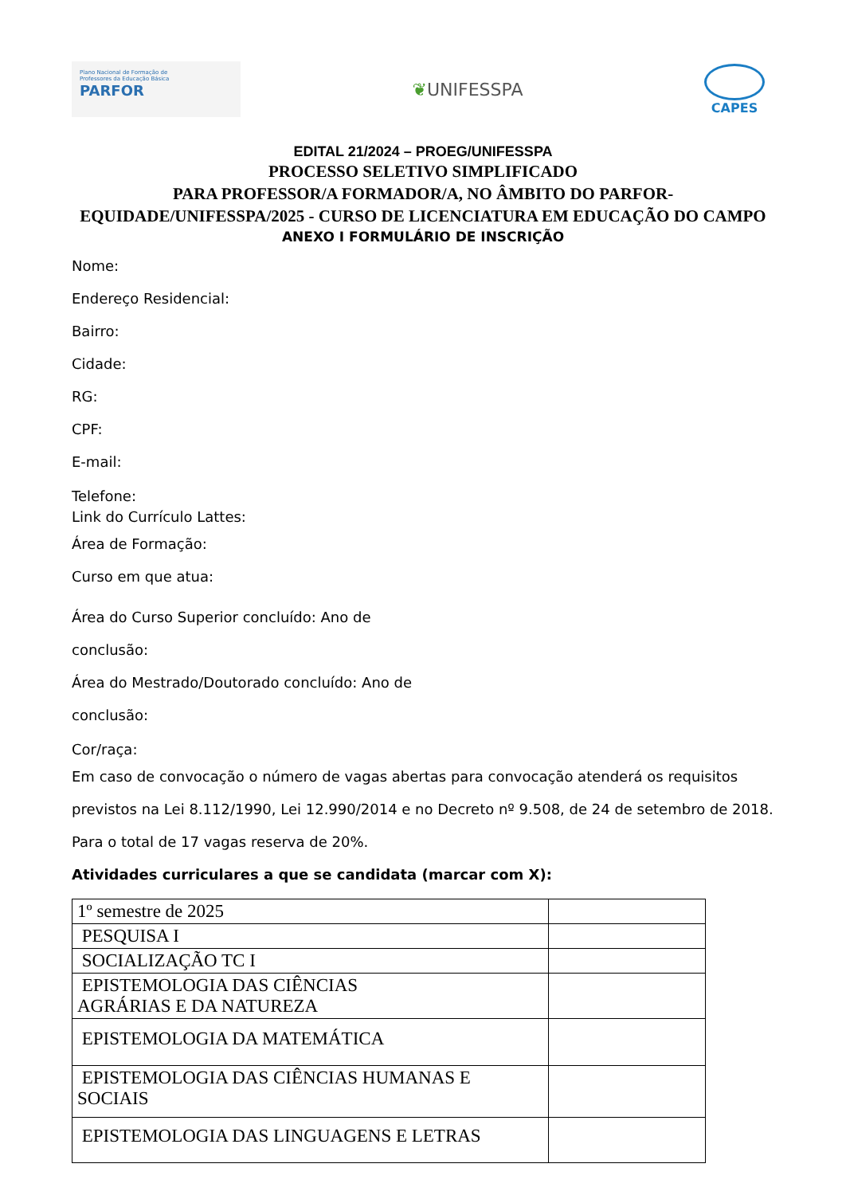Plano Nacional de Formação de
Professores da Educação Básica
PARFOR
❦ UNIFESSPA
CAPES
EDITAL 21/2024 – PROEG/UNIFESSPA
PROCESSO SELETIVO SIMPLIFICADO
PARA PROFESSOR/A FORMADOR/A, NO ÂMBITO DO PARFOR-
EQUIDADE/UNIFESSPA/2025 - CURSO DE LICENCIATURA EM EDUCAÇÃO DO CAMPO
ANEXO I FORMULÁRIO DE INSCRIÇÃO
Nome:
Endereço Residencial:
Bairro:
Cidade:
RG:
CPF:
E-mail:
Telefone:
Link do Currículo Lattes:
Área de Formação:
Curso em que atua:
Área do Curso Superior concluído: Ano de
conclusão:
Área do Mestrado/Doutorado concluído: Ano de
conclusão:
Cor/raça:
Em caso de convocação o número de vagas abertas para convocação atenderá os requisitos previstos na Lei 8.112/1990, Lei 12.990/2014 e no Decreto nº 9.508, de 24 de setembro de 2018. Para o total de 17 vagas reserva de 20%.
Atividades curriculares a que se candidata (marcar com X):
| 1º semestre de 2025 | |
| PESQUISA I | |
| SOCIALIZAÇÃO TC I | |
| EPISTEMOLOGIA DAS CIÊNCIAS AGRÁRIAS E DA NATUREZA | |
| EPISTEMOLOGIA DA MATEMÁTICA | |
| EPISTEMOLOGIA DAS CIÊNCIAS HUMANAS E SOCIAIS | |
| EPISTEMOLOGIA DAS LINGUAGENS E LETRAS | |